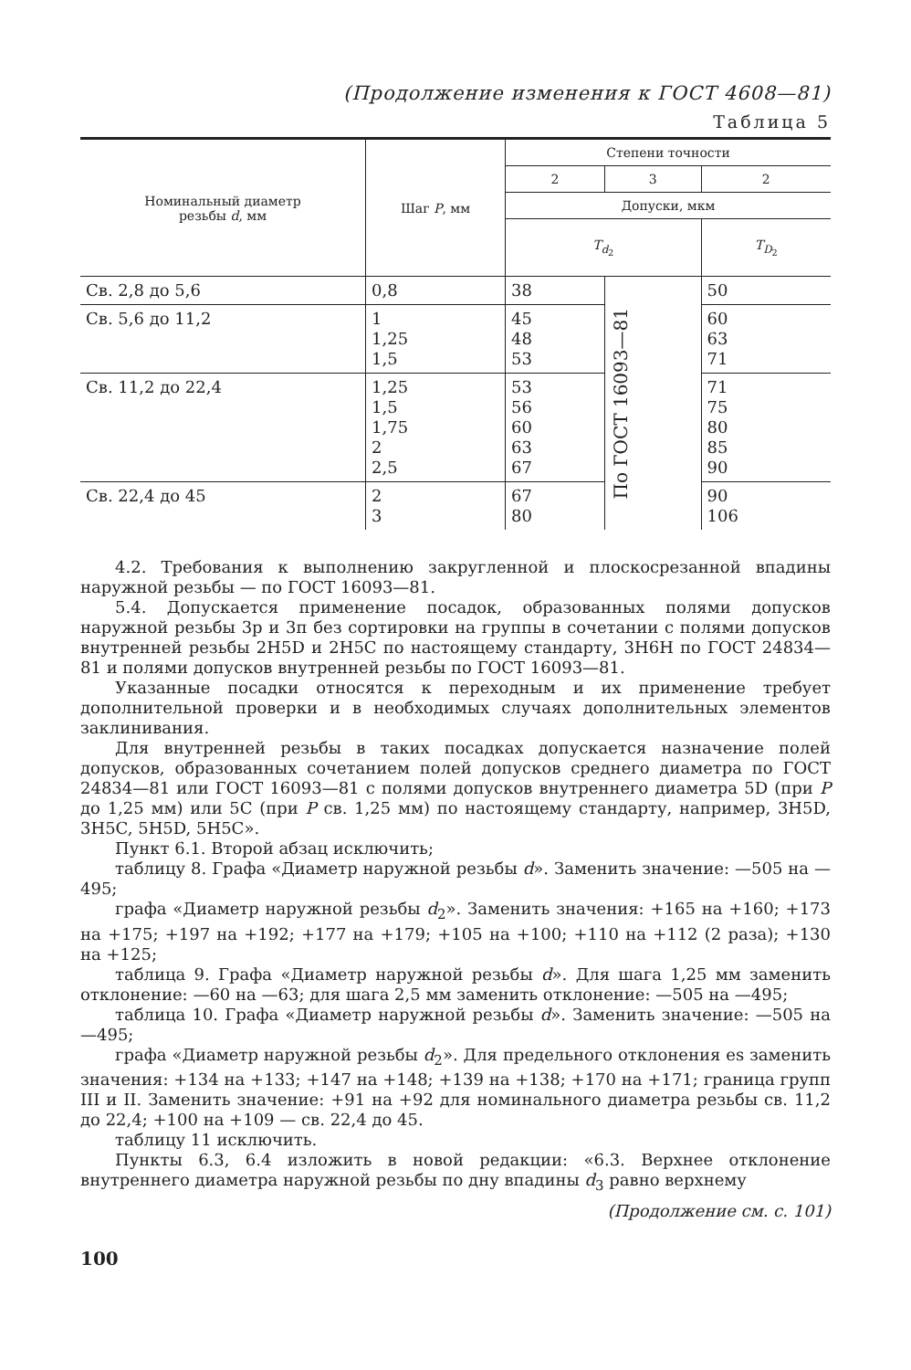(Продолжение изменения к ГОСТ 4608—81)
Таблица 5
| Номинальный диаметр резьбы d , мм | Шаг P , мм | Степени точности | | |
| --- | --- | --- | --- | --- |
| | | 2 | 3 | 2 |
| | | Допуски, мкм | | |
| | | T<sub>d<sub>2</sub></sub> | | T<sub>D<sub>2</sub></sub> |
| Св. 2,8 до 5,6 | 0,8 | 38 | По ГОСТ 16093—81 | 50 |
| Св. 5,6 до 11,2 | 1 1,25 1,5 | 45 48 53 | | 60 63 71 |
| Св. 11,2 до 22,4 | 1,25 1,5 1,75 2 2,5 | 53 56 60 63 67 | | 71 75 80 85 90 |
| Св. 22,4 до 45 | 2 3 | 67 80 | | 90 106 |
4.2. Требования к выполнению закругленной и плоскосрезанной впадины наружной резьбы — по ГОСТ 16093—81.
5.4. Допускается применение посадок, образованных полями допусков наружной резьбы 3р и 3п без сортировки на группы в сочетании с полями допусков внутренней резьбы 2H5D и 2H5C по настоящему стандарту, 3H6H по ГОСТ 24834—81 и полями допусков внутренней резьбы по ГОСТ 16093—81.
Указанные посадки относятся к переходным и их применение требует дополнительной проверки и в необходимых случаях дополнительных элементов заклинивания.
Для внутренней резьбы в таких посадках допускается назначение полей допусков, образованных сочетанием полей допусков среднего диаметра по ГОСТ 24834—81 или ГОСТ 16093—81 с полями допусков внутреннего диаметра 5D (при P до 1,25 мм) или 5C (при P св. 1,25 мм) по настоящему стандарту, например, 3H5D, 3H5C, 5H5D, 5H5C».
Пункт 6.1. Второй абзац исключить;
таблицу 8. Графа «Диаметр наружной резьбы d». Заменить значение: —505 на —495;
графа «Диаметр наружной резьбы d<sub>2</sub>». Заменить значения: +165 на +160; +173 на +175; +197 на +192; +177 на +179; +105 на +100; +110 на +112 (2 раза); +130 на +125;
таблица 9. Графа «Диаметр наружной резьбы d». Для шага 1,25 мм заменить отклонение: —60 на —63; для шага 2,5 мм заменить отклонение: —505 на —495;
таблица 10. Графа «Диаметр наружной резьбы d». Заменить значение: —505 на —495;
графа «Диаметр наружной резьбы d<sub>2</sub>». Для предельного отклонения es заменить значения: +134 на +133; +147 на +148; +139 на +138; +170 на +171; граница групп III и II. Заменить значение: +91 на +92 для номинального диаметра резьбы св. 11,2 до 22,4; +100 на +109 — св. 22,4 до 45.
таблицу 11 исключить.
Пункты 6.3, 6.4 изложить в новой редакции: «6.3. Верхнее отклонение внутреннего диаметра наружной резьбы по дну впадины d<sub>3</sub> равно верхнему
(Продолжение см. с. 101)
100